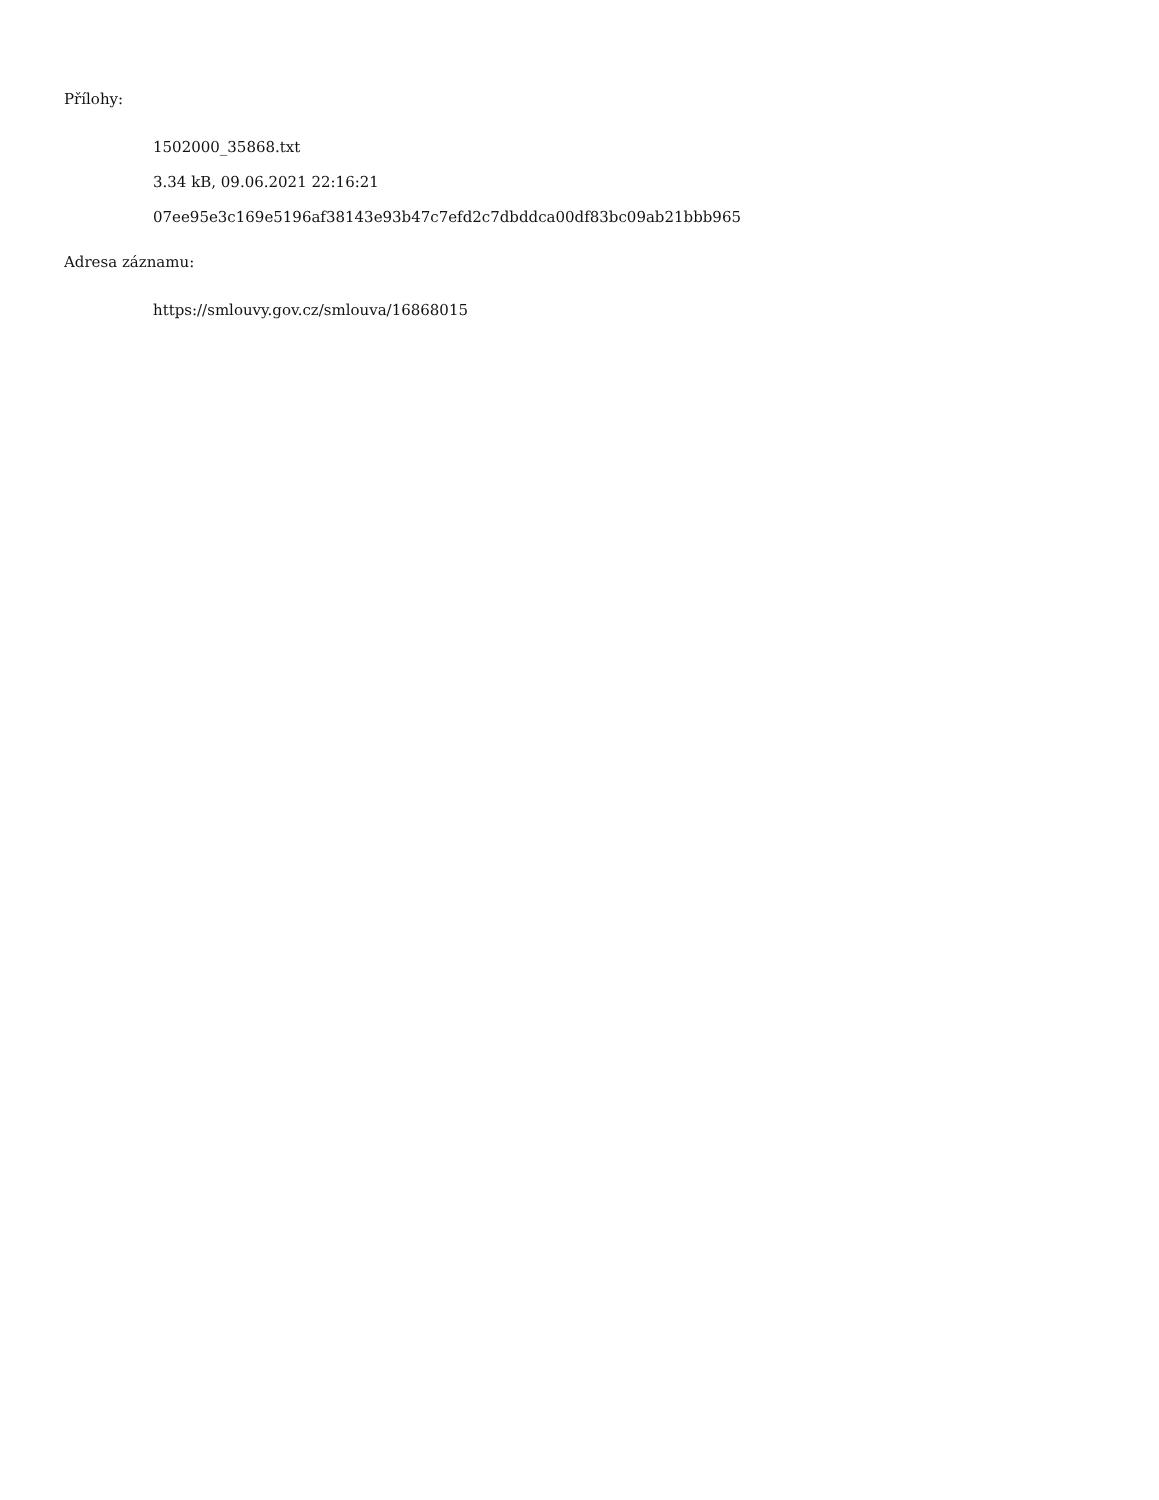Přílohy:
1502000_35868.txt
3.34 kB, 09.06.2021 22:16:21
07ee95e3c169e5196af38143e93b47c7efd2c7dbddca00df83bc09ab21bbb965
Adresa záznamu:
https://smlouvy.gov.cz/smlouva/16868015